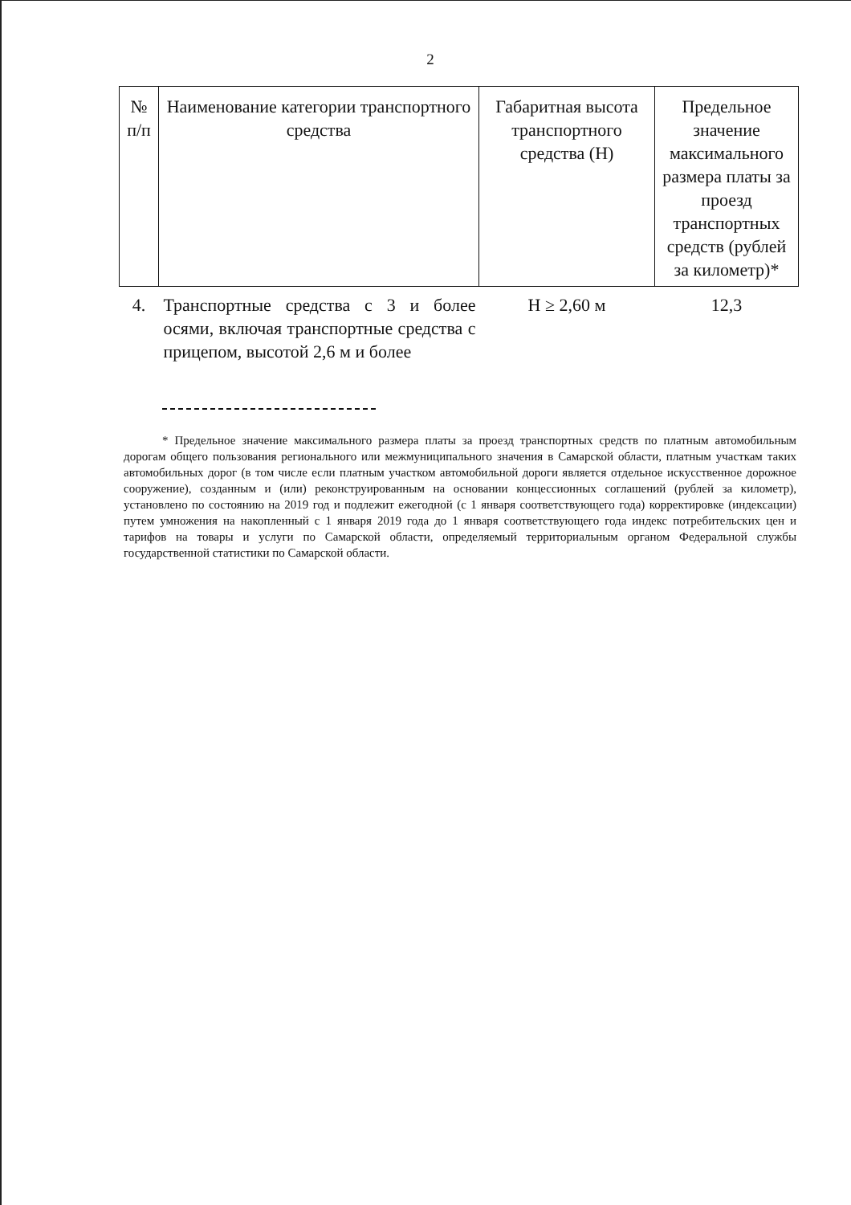2
| № п/п | Наименование категории транспортного средства | Габаритная высота транспортного средства (Н) | Предельное значение максимального размера платы за проезд транспортных средств (рублей за километр)* |
| --- | --- | --- | --- |
| 4. | Транспортные средства с 3 и более осями, включая транспортные средства с прицепом, высотой 2,6 м и более | Н ≥ 2,60 м | 12,3 |
* Предельное значение максимального размера платы за проезд транспортных средств по платным автомобильным дорогам общего пользования регионального или межмуниципального значения в Самарской области, платным участкам таких автомобильных дорог (в том числе если платным участком автомобильной дороги является отдельное искусственное дорожное сооружение), созданным и (или) реконструированным на основании концессионных соглашений (рублей за километр), установлено по состоянию на 2019 год и подлежит ежегодной (с 1 января соответствующего года) корректировке (индексации) путем умножения на накопленный с 1 января 2019 года до 1 января соответствующего года индекс потребительских цен и тарифов на товары и услуги по Самарской области, определяемый территориальным органом Федеральной службы государственной статистики по Самарской области.